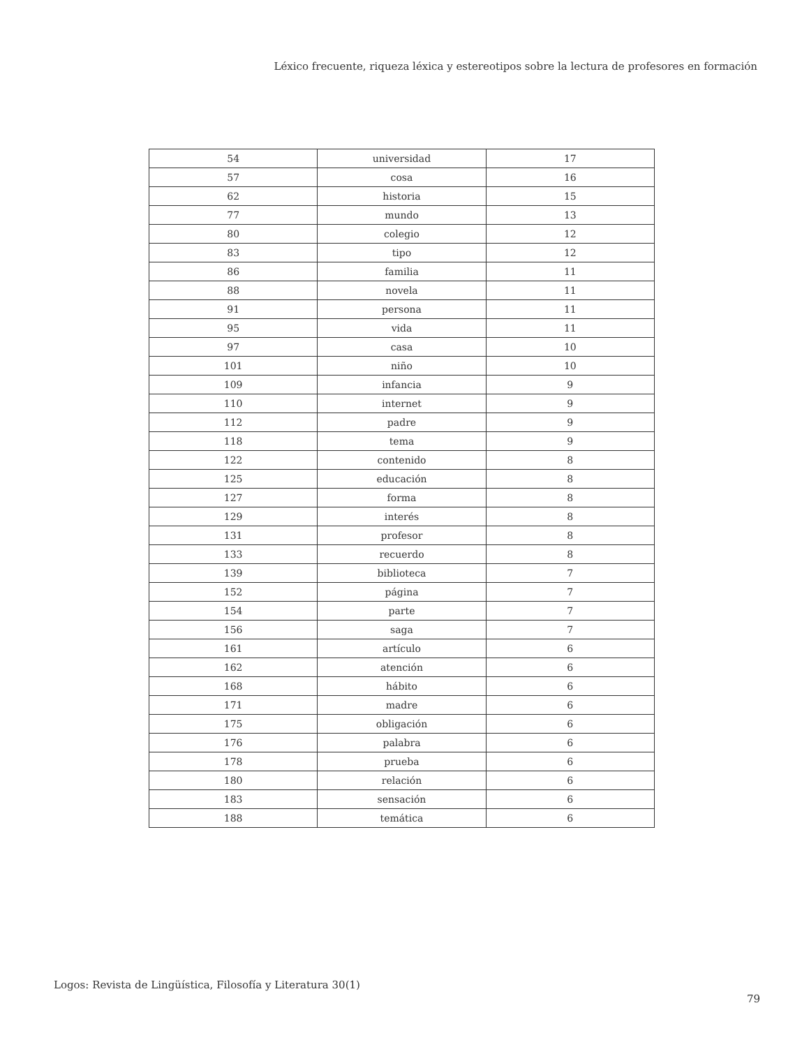Léxico frecuente, riqueza léxica y estereotipos sobre la lectura de profesores en formación
| 54 | universidad | 17 |
| 57 | cosa | 16 |
| 62 | historia | 15 |
| 77 | mundo | 13 |
| 80 | colegio | 12 |
| 83 | tipo | 12 |
| 86 | familia | 11 |
| 88 | novela | 11 |
| 91 | persona | 11 |
| 95 | vida | 11 |
| 97 | casa | 10 |
| 101 | niño | 10 |
| 109 | infancia | 9 |
| 110 | internet | 9 |
| 112 | padre | 9 |
| 118 | tema | 9 |
| 122 | contenido | 8 |
| 125 | educación | 8 |
| 127 | forma | 8 |
| 129 | interés | 8 |
| 131 | profesor | 8 |
| 133 | recuerdo | 8 |
| 139 | biblioteca | 7 |
| 152 | página | 7 |
| 154 | parte | 7 |
| 156 | saga | 7 |
| 161 | artículo | 6 |
| 162 | atención | 6 |
| 168 | hábito | 6 |
| 171 | madre | 6 |
| 175 | obligación | 6 |
| 176 | palabra | 6 |
| 178 | prueba | 6 |
| 180 | relación | 6 |
| 183 | sensación | 6 |
| 188 | temática | 6 |
Logos: Revista de Lingüística, Filosofía y Literatura 30(1)
79